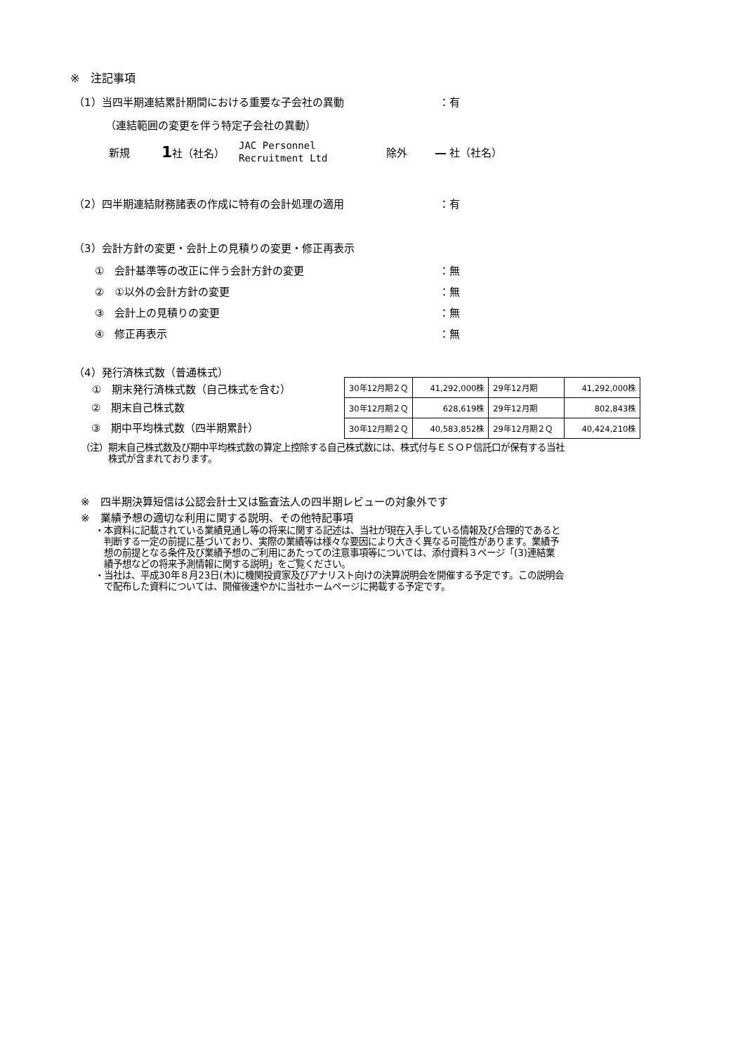※　注記事項
（1）当四半期連結累計期間における重要な子会社の異動 ：有
（連結範囲の変更を伴う特定子会社の異動）
新規 1社（社名） JAC Personnel
Recruitment Ltd 除外 ― 社（社名）
（2）四半期連結財務諸表の作成に特有の会計処理の適用 ：有
（3）会計方針の変更・会計上の見積りの変更・修正再表示
①　会計基準等の改正に伴う会計方針の変更 ：無
②　①以外の会計方針の変更 ：無
③　会計上の見積りの変更 ：無
④　修正再表示 ：無
（4）発行済株式数（普通株式）
| ① 期末発行済株式数（自己株式を含む） | |
②　期末自己株式数
③　期中平均株式数（四半期累計）
| 30年12月期２Ｑ | 41,292,000株 | 29年12月期 | 41,292,000株 |
| 30年12月期２Ｑ | 628,619株 | 29年12月期 | 802,843株 |
| 30年12月期２Ｑ | 40,583,852株 | 29年12月期２Ｑ | 40,424,210株 |
（注）期末自己株式数及び期中平均株式数の算定上控除する自己株式数には、株式付与ＥＳＯＰ信託口が保有する当社
　　　株式が含まれております。
※　四半期決算短信は公認会計士又は監査法人の四半期レビューの対象外です
※　業績予想の適切な利用に関する説明、その他特記事項
・本資料に記載されている業績見通し等の将来に関する記述は、当社が現在入手している情報及び合理的であると
　判断する一定の前提に基づいており、実際の業績等は様々な要因により大きく異なる可能性があります。業績予
　想の前提となる条件及び業績予想のご利用にあたっての注意事項等については、添付資料３ページ「(3)連結業
　績予想などの将来予測情報に関する説明」をご覧ください。
・当社は、平成30年８月23日(木)に機関投資家及びアナリスト向けの決算説明会を開催する予定です。この説明会
　で配布した資料については、開催後速やかに当社ホームページに掲載する予定です。